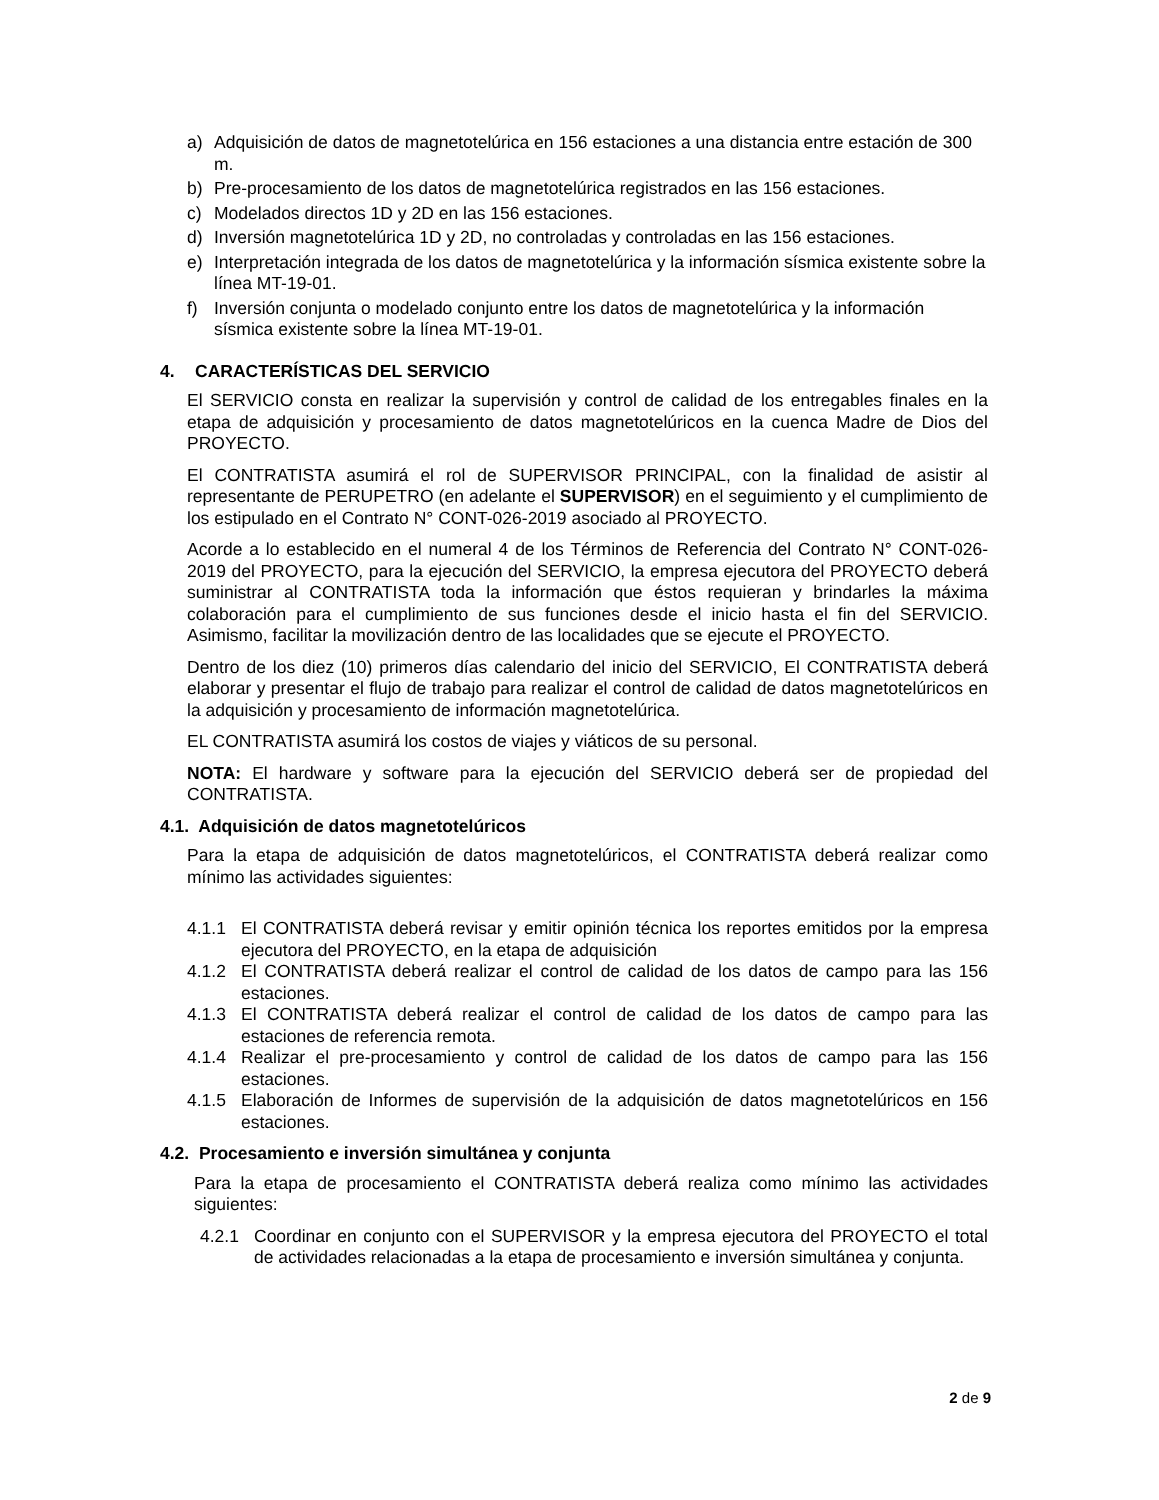a) Adquisición de datos de magnetotelúrica en 156 estaciones a una distancia entre estación de 300 m.
b) Pre-procesamiento de los datos de magnetotelúrica registrados en las 156 estaciones.
c) Modelados directos 1D y 2D en las 156 estaciones.
d) Inversión magnetotelúrica 1D y 2D, no controladas y controladas en las 156 estaciones.
e) Interpretación integrada de los datos de magnetotelúrica y la información sísmica existente sobre la línea MT-19-01.
f) Inversión conjunta o modelado conjunto entre los datos de magnetotelúrica y la información sísmica existente sobre la línea MT-19-01.
4. CARACTERÍSTICAS DEL SERVICIO
El SERVICIO consta en realizar la supervisión y control de calidad de los entregables finales en la etapa de adquisición y procesamiento de datos magnetotelúricos en la cuenca Madre de Dios del PROYECTO.
El CONTRATISTA asumirá el rol de SUPERVISOR PRINCIPAL, con la finalidad de asistir al representante de PERUPETRO (en adelante el SUPERVISOR) en el seguimiento y el cumplimiento de los estipulado en el Contrato N° CONT-026-2019 asociado al PROYECTO.
Acorde a lo establecido en el numeral 4 de los Términos de Referencia del Contrato N° CONT-026-2019 del PROYECTO, para la ejecución del SERVICIO, la empresa ejecutora del PROYECTO deberá suministrar al CONTRATISTA toda la información que éstos requieran y brindarles la máxima colaboración para el cumplimiento de sus funciones desde el inicio hasta el fin del SERVICIO. Asimismo, facilitar la movilización dentro de las localidades que se ejecute el PROYECTO.
Dentro de los diez (10) primeros días calendario del inicio del SERVICIO, El CONTRATISTA deberá elaborar y presentar el flujo de trabajo para realizar el control de calidad de datos magnetotelúricos en la adquisición y procesamiento de información magnetotelúrica.
EL CONTRATISTA asumirá los costos de viajes y viáticos de su personal.
NOTA: El hardware y software para la ejecución del SERVICIO deberá ser de propiedad del CONTRATISTA.
4.1. Adquisición de datos magnetotelúricos
Para la etapa de adquisición de datos magnetotelúricos, el CONTRATISTA deberá realizar como mínimo las actividades siguientes:
4.1.1 El CONTRATISTA deberá revisar y emitir opinión técnica los reportes emitidos por la empresa ejecutora del PROYECTO, en la etapa de adquisición
4.1.2 El CONTRATISTA deberá realizar el control de calidad de los datos de campo para las 156 estaciones.
4.1.3 El CONTRATISTA deberá realizar el control de calidad de los datos de campo para las estaciones de referencia remota.
4.1.4 Realizar el pre-procesamiento y control de calidad de los datos de campo para las 156 estaciones.
4.1.5 Elaboración de Informes de supervisión de la adquisición de datos magnetotelúricos en 156 estaciones.
4.2. Procesamiento e inversión simultánea y conjunta
Para la etapa de procesamiento el CONTRATISTA deberá realiza como mínimo las actividades siguientes:
4.2.1 Coordinar en conjunto con el SUPERVISOR y la empresa ejecutora del PROYECTO el total de actividades relacionadas a la etapa de procesamiento e inversión simultánea y conjunta.
2 de 9